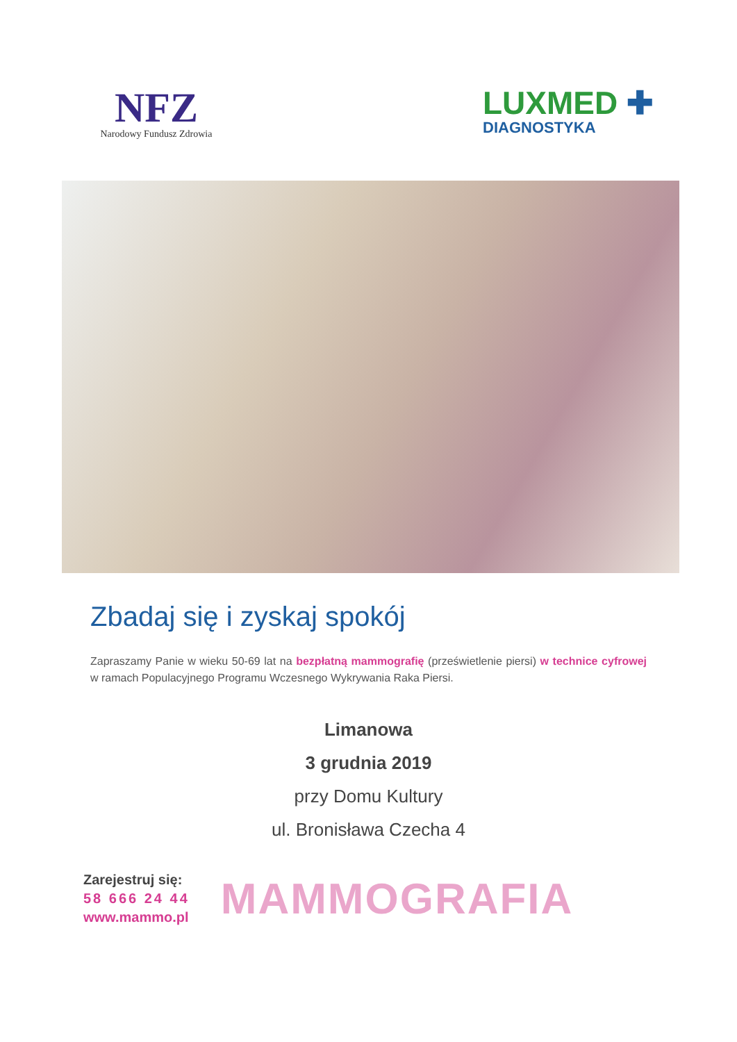NFZ
Narodowy Fundusz Zdrowia
LUXMED ✚
DIAGNOSTYKA
Zbadaj się i zyskaj spokój
Zapraszamy Panie w wieku 50-69 lat na bezpłatną mammografię (prześwietlenie piersi) w technice cyfrowej w ramach Populacyjnego Programu Wczesnego Wykrywania Raka Piersi.
Limanowa
3 grudnia 2019
przy Domu Kultury
ul. Bronisława Czecha 4
Zarejestruj się:
58 666 24 44
www.mammo.pl
MAMMOGRAFIA